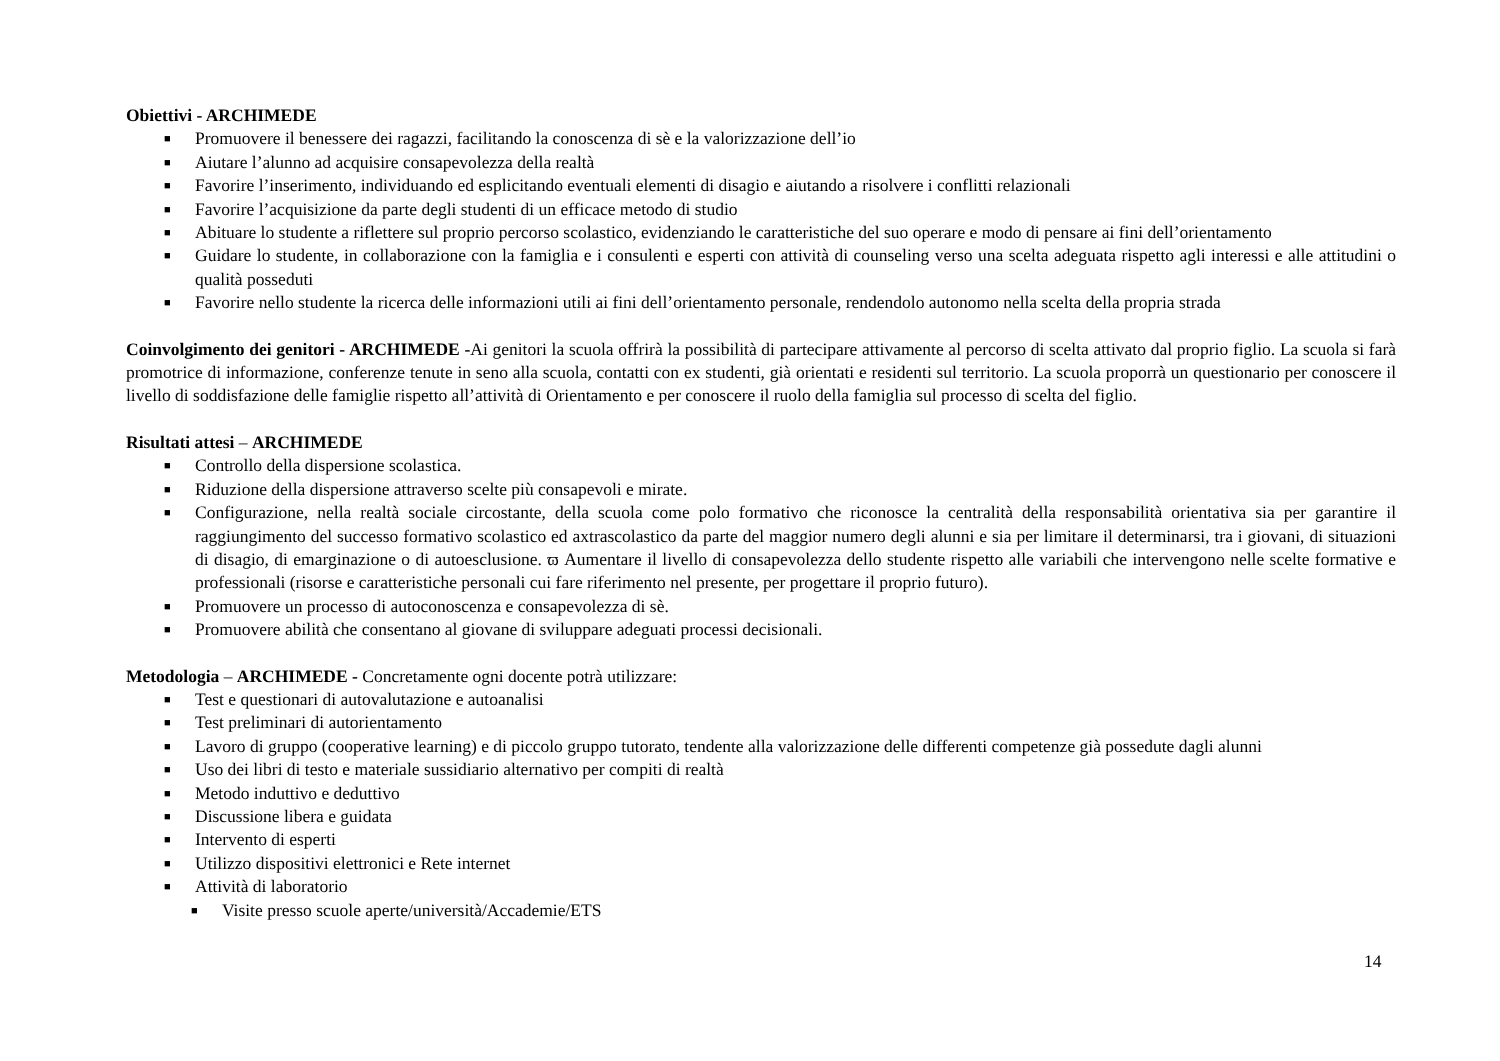Obiettivi - ARCHIMEDE
■ Promuovere il benessere dei ragazzi, facilitando la conoscenza di sè e la valorizzazione dell’io
■ Aiutare l’alunno ad acquisire consapevolezza della realtà
■ Favorire l’inserimento, individuando ed esplicitando eventuali elementi di disagio e aiutando a risolvere i conflitti relazionali
■ Favorire l’acquisizione da parte degli studenti di un efficace metodo di studio
■ Abituare lo studente a riflettere sul proprio percorso scolastico, evidenziando le caratteristiche del suo operare e modo di pensare ai fini dell’orientamento
■ Guidare lo studente, in collaborazione con la famiglia e i consulenti e esperti con attività di counseling verso una scelta adeguata rispetto agli interessi e alle attitudini o qualità posseduti
■ Favorire nello studente la ricerca delle informazioni utili ai fini dell’orientamento personale, rendendolo autonomo nella scelta della propria strada
Coinvolgimento dei genitori - ARCHIMEDE -Ai genitori la scuola offrirà la possibilità di partecipare attivamente al percorso di scelta attivato dal proprio figlio. La scuola si farà promotrice di informazione, conferenze tenute in seno alla scuola, contatti con ex studenti, già orientati e residenti sul territorio. La scuola proporrà un questionario per conoscere il livello di soddisfazione delle famiglie rispetto all’attività di Orientamento e per conoscere il ruolo della famiglia sul processo di scelta del figlio.
Risultati attesi – ARCHIMEDE
■ Controllo della dispersione scolastica.
■ Riduzione della dispersione attraverso scelte più consapevoli e mirate.
■ Configurazione, nella realtà sociale circostante, della scuola come polo formativo che riconosce la centralità della responsabilità orientativa sia per garantire il raggiungimento del successo formativo scolastico ed axtrascolastico da parte del maggior numero degli alunni e sia per limitare il determinarsi, tra i giovani, di situazioni di disagio, di emarginazione o di autoesclusione. ϖ Aumentare il livello di consapevolezza dello studente rispetto alle variabili che intervengono nelle scelte formative e professionali (risorse e caratteristiche personali cui fare riferimento nel presente, per progettare il proprio futuro).
■ Promuovere un processo di autoconoscenza e consapevolezza di sè.
■ Promuovere abilità che consentano al giovane di sviluppare adeguati processi decisionali.
Metodologia – ARCHIMEDE - Concretamente ogni docente potrà utilizzare:
■ Test e questionari di autovalutazione e autoanalisi
■ Test preliminari di autorientamento
■ Lavoro di gruppo (cooperative learning) e di piccolo gruppo tutorato, tendente alla valorizzazione delle differenti competenze già possedute dagli alunni
■ Uso dei libri di testo e materiale sussidiario alternativo per compiti di realtà
■ Metodo induttivo e deduttivo
■ Discussione libera e guidata
■ Intervento di esperti
■ Utilizzo dispositivi elettronici e Rete internet
■ Attività di laboratorio
■ Visite presso scuole aperte/università/Accademie/ETS
14